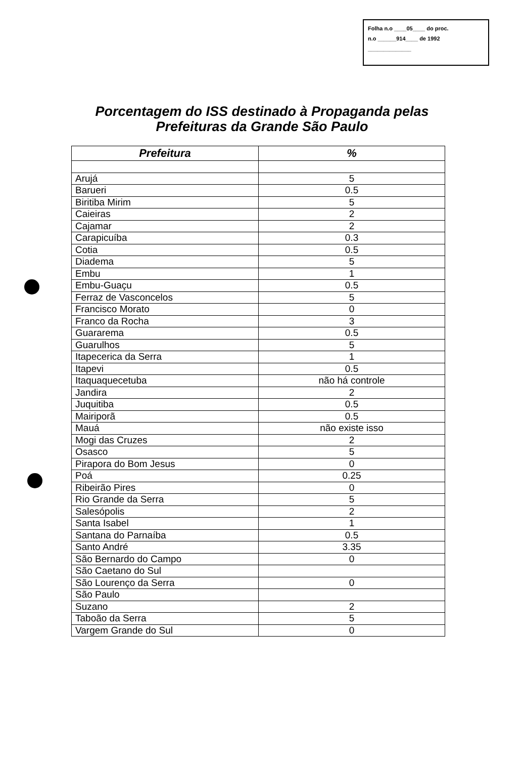Folha n.o ____05____ do proc.
n.o ______914____ de 1992
______________
Porcentagem do ISS destinado à Propaganda pelas
Prefeituras da Grande São Paulo
| Prefeitura | % |
| --- | --- |
| Arujá | 5 |
| Barueri | 0.5 |
| Biritiba Mirim | 5 |
| Caieiras | 2 |
| Cajamar | 2 |
| Carapicuíba | 0.3 |
| Cotia | 0.5 |
| Diadema | 5 |
| Embu | 1 |
| Embu-Guaçu | 0.5 |
| Ferraz de Vasconcelos | 5 |
| Francisco Morato | 0 |
| Franco da Rocha | 3 |
| Guararema | 0.5 |
| Guarulhos | 5 |
| Itapecerica da Serra | 1 |
| Itapevi | 0.5 |
| Itaquaquecetuba | não há controle |
| Jandira | 2 |
| Juquitiba | 0.5 |
| Mairiporã | 0.5 |
| Mauá | não existe isso |
| Mogi das Cruzes | 2 |
| Osasco | 5 |
| Pirapora do Bom Jesus | 0 |
| Poá | 0.25 |
| Ribeirão Pires | 0 |
| Rio Grande da Serra | 5 |
| Salesópolis | 2 |
| Santa Isabel | 1 |
| Santana do Parnaíba | 0.5 |
| Santo André | 3.35 |
| São Bernardo do Campo | 0 |
| São Caetano do Sul | |
| São Lourenço da Serra | 0 |
| São Paulo | |
| Suzano | 2 |
| Taboão da Serra | 5 |
| Vargem Grande do Sul | 0 |